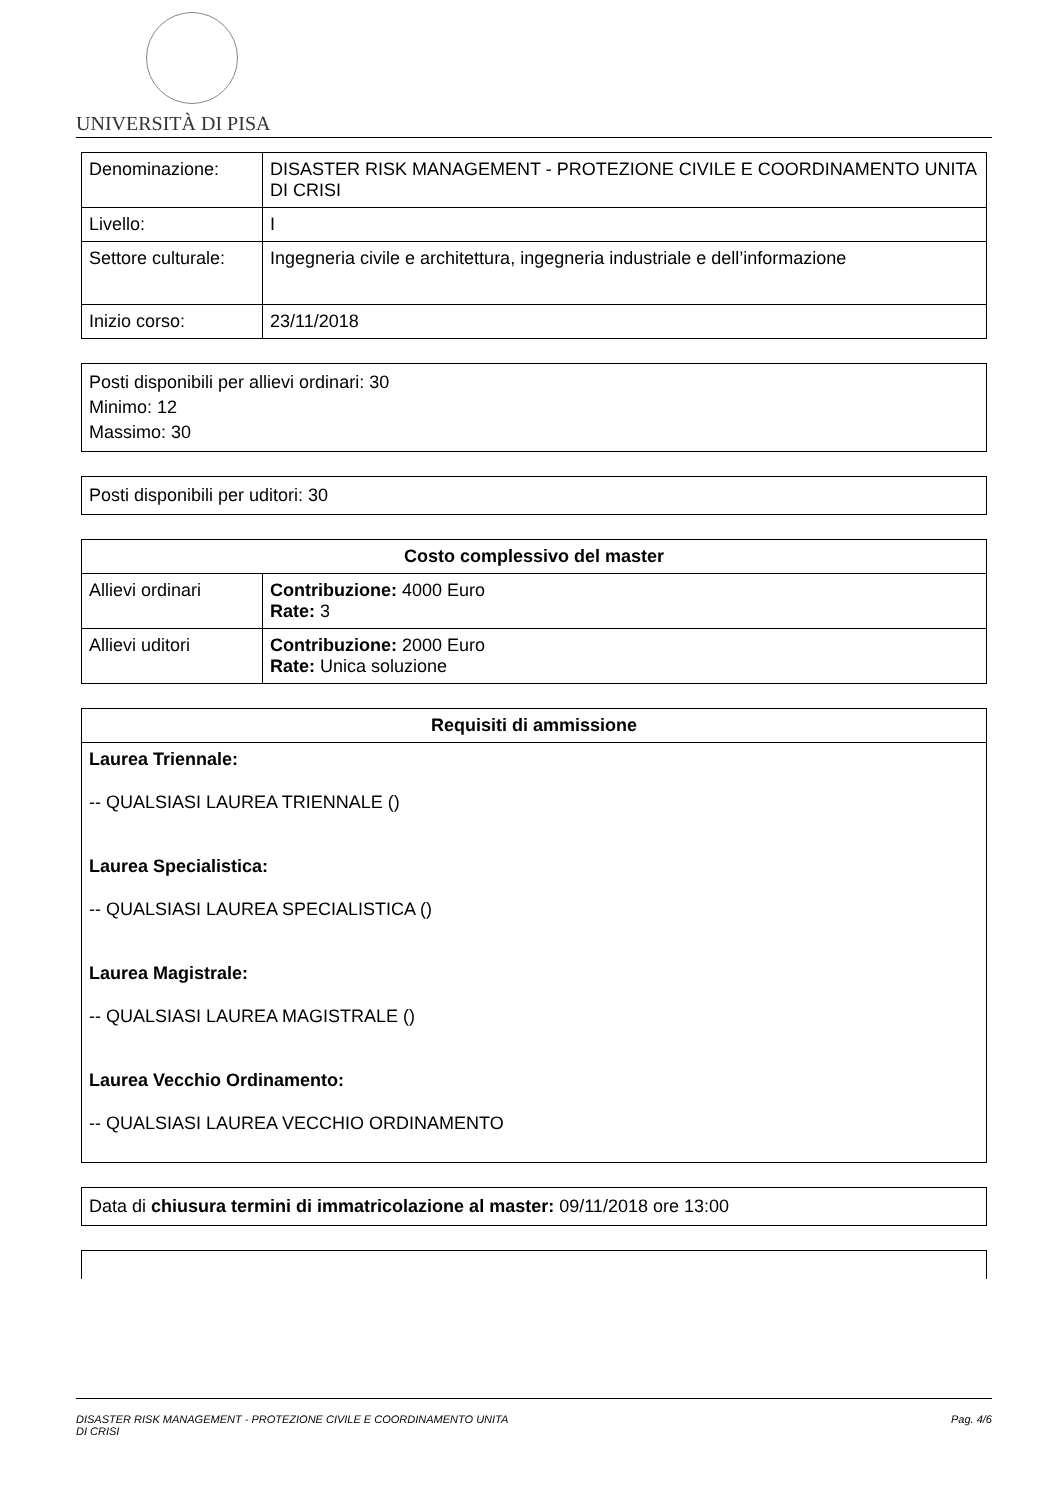UNIVERSITÀ DI PISA
| Denominazione: | DISASTER RISK MANAGEMENT - PROTEZIONE CIVILE E COORDINAMENTO UNITA DI CRISI |
| Livello: | I |
| Settore culturale: | Ingegneria civile e architettura, ingegneria industriale e dell’informazione |
| Inizio corso: | 23/11/2018 |
Posti disponibili per allievi ordinari: 30
Minimo: 12
Massimo: 30
Posti disponibili per uditori: 30
| Costo complessivo del master | |
| --- | --- |
| Allievi ordinari | Contribuzione: 4000 Euro Rate: 3 |
| Allievi uditori | Contribuzione: 2000 Euro Rate: Unica soluzione |
| Requisiti di ammissione |
| --- |
| Laurea Triennale: -- QUALSIASI LAUREA TRIENNALE () Laurea Specialistica: -- QUALSIASI LAUREA SPECIALISTICA () Laurea Magistrale: -- QUALSIASI LAUREA MAGISTRALE () Laurea Vecchio Ordinamento: -- QUALSIASI LAUREA VECCHIO ORDINAMENTO |
Data di chiusura termini di immatricolazione al master: 09/11/2018 ore 13:00
DISASTER RISK MANAGEMENT - PROTEZIONE CIVILE E COORDINAMENTO UNITA
DI CRISI Pag. 4/6